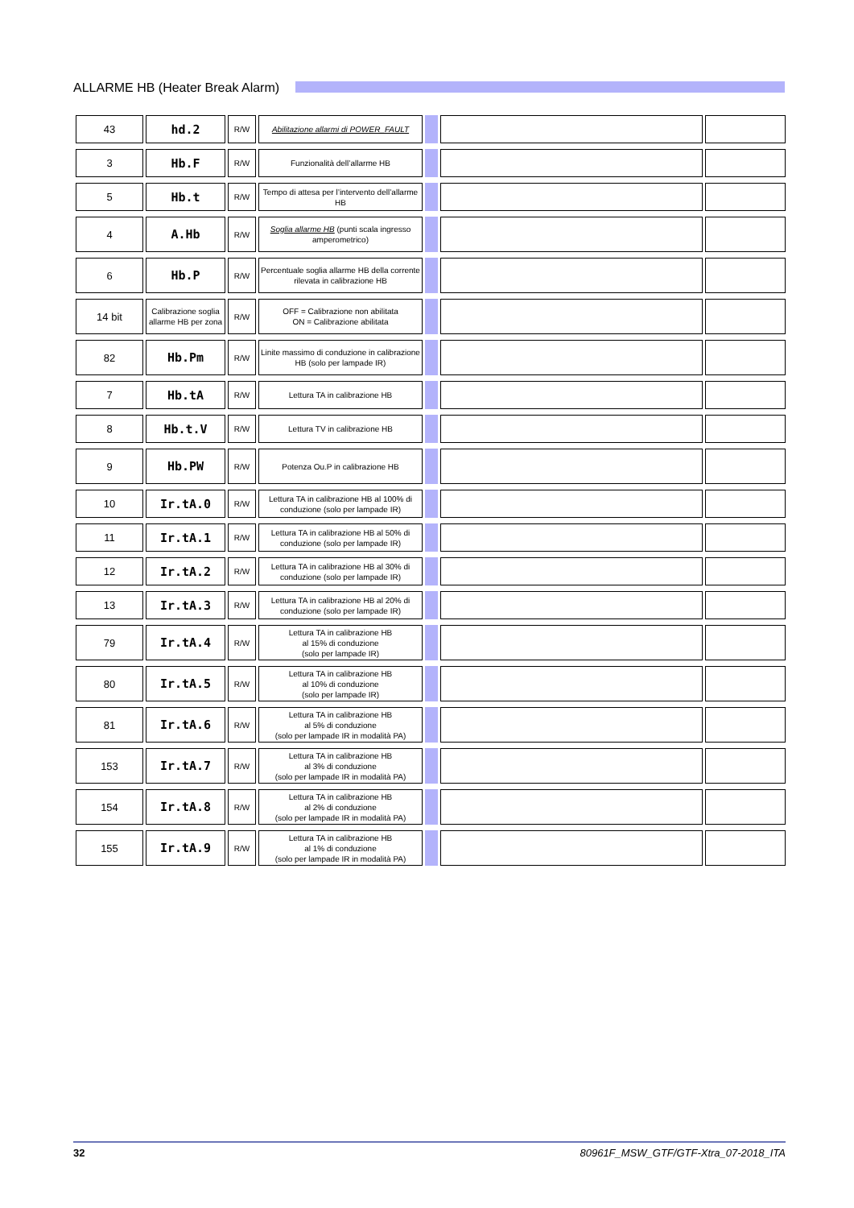ALLARME HB (Heater Break Alarm)
| 43 | hd.2 | R/W | Abilitazione allarmi di POWER_FAULT | | | |
| 3 | Hb.F | R/W | Funzionalità dell’allarme HB | | | |
| 5 | Hb.t | R/W | Tempo di attesa per l’intervento dell’allarme HB | | | |
| 4 | A.Hb | R/W | Soglia allarme HB (punti scala ingresso amperometrico) | | | |
| 6 | Hb.P | R/W | Percentuale soglia allarme HB della corrente rilevata in calibrazione HB | | | |
| 14 bit | Calibrazione soglia allarme HB per zona | R/W | OFF = Calibrazione non abilitata ON = Calibrazione abilitata | | | |
| 82 | Hb.Pm | R/W | Linite massimo di conduzione in calibrazione HB (solo per lampade IR) | | | |
| 7 | Hb.tA | R/W | Lettura TA in calibrazione HB | | | |
| 8 | Hb.t.V | R/W | Lettura TV in calibrazione HB | | | |
| 9 | Hb.PW | R/W | Potenza Ou.P in calibrazione HB | | | |
| 10 | Ir.tA.0 | R/W | Lettura TA in calibrazione HB al 100% di conduzione (solo per lampade IR) | | | |
| 11 | Ir.tA.1 | R/W | Lettura TA in calibrazione HB al 50% di conduzione (solo per lampade IR) | | | |
| 12 | Ir.tA.2 | R/W | Lettura TA in calibrazione HB al 30% di conduzione (solo per lampade IR) | | | |
| 13 | Ir.tA.3 | R/W | Lettura TA in calibrazione HB al 20% di conduzione (solo per lampade IR) | | | |
| 79 | Ir.tA.4 | R/W | Lettura TA in calibrazione HB al 15% di conduzione (solo per lampade IR) | | | |
| 80 | Ir.tA.5 | R/W | Lettura TA in calibrazione HB al 10% di conduzione (solo per lampade IR) | | | |
| 81 | Ir.tA.6 | R/W | Lettura TA in calibrazione HB al 5% di conduzione (solo per lampade IR in modalità PA) | | | |
| 153 | Ir.tA.7 | R/W | Lettura TA in calibrazione HB al 3% di conduzione (solo per lampade IR in modalità PA) | | | |
| 154 | Ir.tA.8 | R/W | Lettura TA in calibrazione HB al 2% di conduzione (solo per lampade IR in modalità PA) | | | |
| 155 | Ir.tA.9 | R/W | Lettura TA in calibrazione HB al 1% di conduzione (solo per lampade IR in modalità PA) | | | |
32 80961F_MSW_GTF/GTF-Xtra_07-2018_ITA